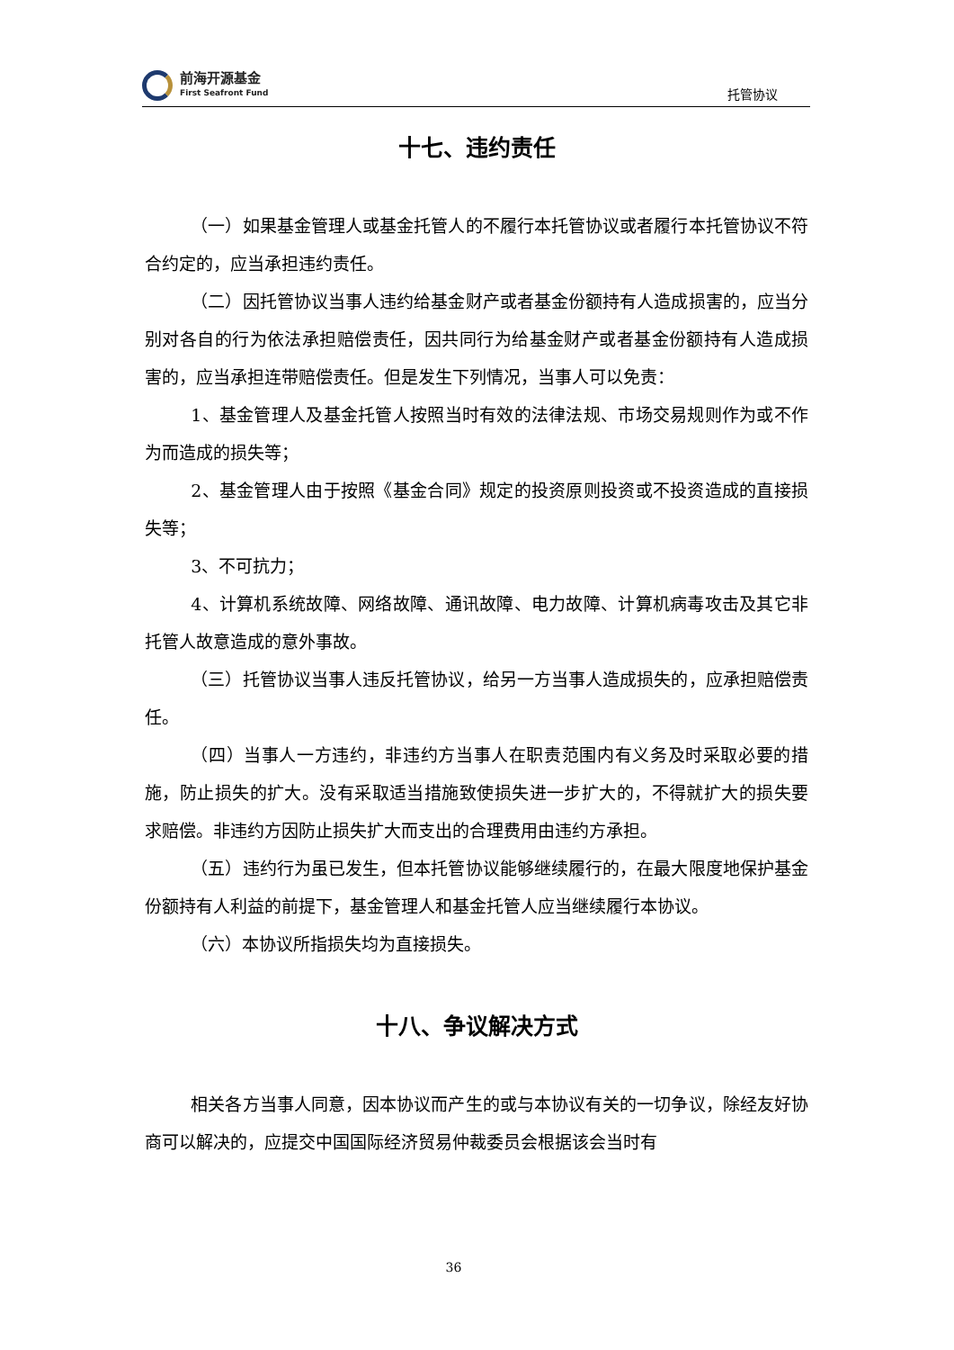前海开源基金
First Seafront Fund
托管协议
十七、违约责任
（一）如果基金管理人或基金托管人的不履行本托管协议或者履行本托管协议不符合约定的，应当承担违约责任。
（二）因托管协议当事人违约给基金财产或者基金份额持有人造成损害的，应当分别对各自的行为依法承担赔偿责任，因共同行为给基金财产或者基金份额持有人造成损害的，应当承担连带赔偿责任。但是发生下列情况，当事人可以免责：
1、基金管理人及基金托管人按照当时有效的法律法规、市场交易规则作为或不作为而造成的损失等；
2、基金管理人由于按照《基金合同》规定的投资原则投资或不投资造成的直接损失等；
3、不可抗力；
4、计算机系统故障、网络故障、通讯故障、电力故障、计算机病毒攻击及其它非托管人故意造成的意外事故。
（三）托管协议当事人违反托管协议，给另一方当事人造成损失的，应承担赔偿责任。
（四）当事人一方违约，非违约方当事人在职责范围内有义务及时采取必要的措施，防止损失的扩大。没有采取适当措施致使损失进一步扩大的，不得就扩大的损失要求赔偿。非违约方因防止损失扩大而支出的合理费用由违约方承担。
（五）违约行为虽已发生，但本托管协议能够继续履行的，在最大限度地保护基金份额持有人利益的前提下，基金管理人和基金托管人应当继续履行本协议。
（六）本协议所指损失均为直接损失。
十八、争议解决方式
相关各方当事人同意，因本协议而产生的或与本协议有关的一切争议，除经友好协商可以解决的，应提交中国国际经济贸易仲裁委员会根据该会当时有
36